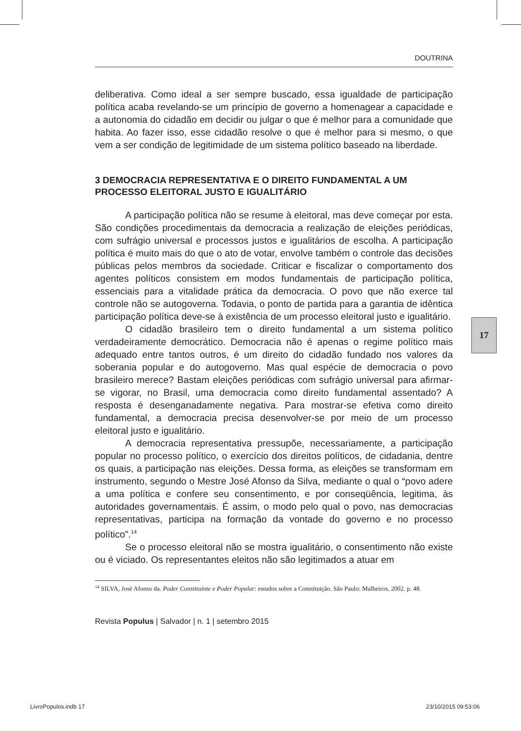DOUTRINA
deliberativa. Como ideal a ser sempre buscado, essa igualdade de participação política acaba revelando-se um princípio de governo a homenagear a capacidade e a autonomia do cidadão em decidir ou julgar o que é melhor para a comunidade que habita. Ao fazer isso, esse cidadão resolve o que é melhor para si mesmo, o que vem a ser condição de legitimidade de um sistema político baseado na liberdade.
3 DEMOCRACIA REPRESENTATIVA E O DIREITO FUNDAMENTAL A UM PROCESSO ELEITORAL JUSTO E IGUALITÁRIO
A participação política não se resume à eleitoral, mas deve começar por esta. São condições procedimentais da democracia a realização de eleições periódicas, com sufrágio universal e processos justos e igualitários de escolha. A participação política é muito mais do que o ato de votar, envolve também o controle das decisões públicas pelos membros da sociedade. Criticar e fiscalizar o comportamento dos agentes políticos consistem em modos fundamentais de participação política, essenciais para a vitalidade prática da democracia. O povo que não exerce tal controle não se autogoverna. Todavia, o ponto de partida para a garantia de idêntica participação política deve-se à existência de um processo eleitoral justo e igualitário.
O cidadão brasileiro tem o direito fundamental a um sistema político verdadeiramente democrático. Democracia não é apenas o regime político mais adequado entre tantos outros, é um direito do cidadão fundado nos valores da soberania popular e do autogoverno. Mas qual espécie de democracia o povo brasileiro merece? Bastam eleições periódicas com sufrágio universal para afirmar-se vigorar, no Brasil, uma democracia como direito fundamental assentado? A resposta é desenganadamente negativa. Para mostrar-se efetiva como direito fundamental, a democracia precisa desenvolver-se por meio de um processo eleitoral justo e igualitário.
A democracia representativa pressupõe, necessariamente, a participação popular no processo político, o exercício dos direitos políticos, de cidadania, dentre os quais, a participação nas eleições. Dessa forma, as eleições se transformam em instrumento, segundo o Mestre José Afonso da Silva, mediante o qual o “povo adere a uma política e confere seu consentimento, e por conseqüência, legitima, às autoridades governamentais. É assim, o modo pelo qual o povo, nas democracias representativas, participa na formação da vontade do governo e no processo político”.<sup>14</sup>
Se o processo eleitoral não se mostra igualitário, o consentimento não existe ou é viciado. Os representantes eleitos não são legitimados a atuar em
<sup>14</sup> SILVA, José Afonso da. Poder Constituinte e Poder Popular: estudos sobre a Constituição. São Paulo: Malheiros, 2002. p. 48.
Revista Populus | Salvador | n. 1 | setembro 2015
17
LivroPopulos.indb 17 23/10/2015 09:53:06